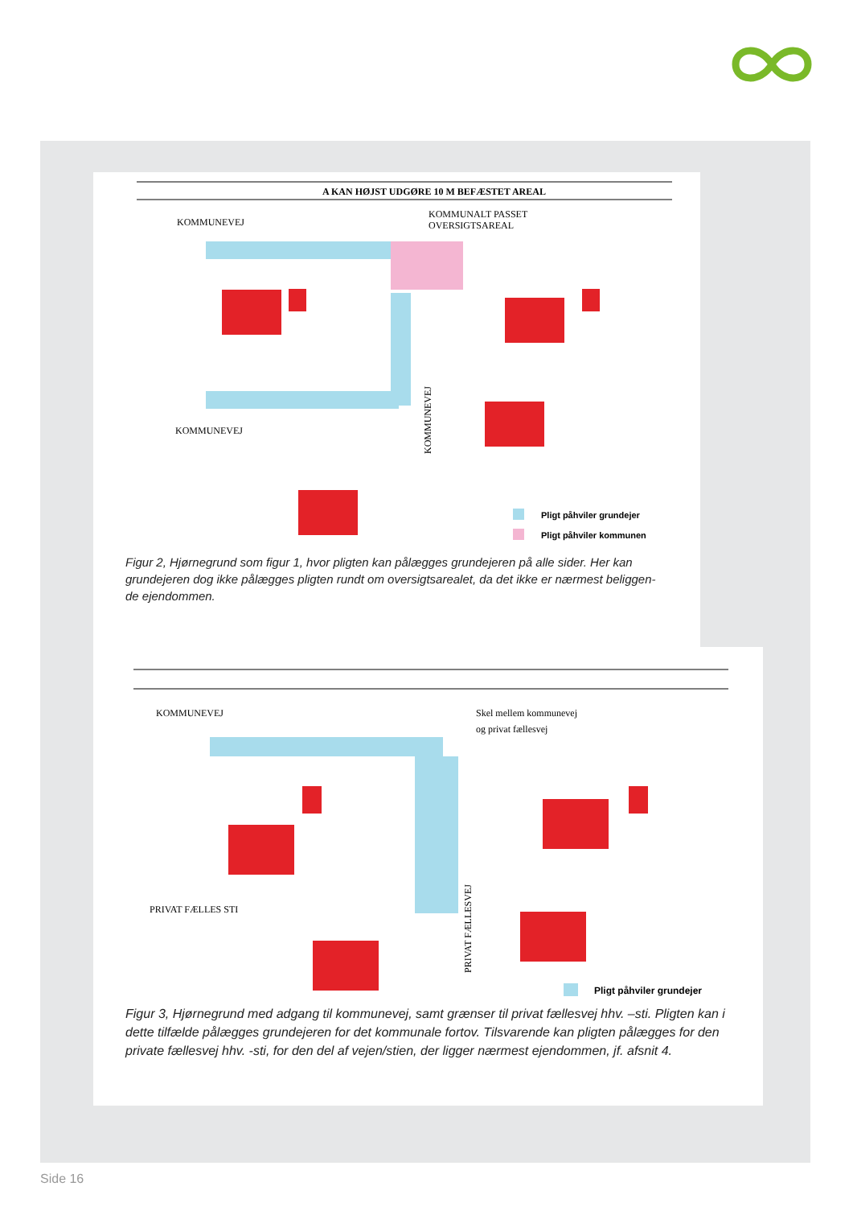A KAN HØJST UDGØRE 10 M BEFÆSTET AREAL
KOMMUNEVEJ
KOMMUNALT PASSET
OVERSIGTSAREAL
KOMMUNEVEJ
KOMMUNEVEJ
Pligt påhviler grundejer
Pligt påhviler kommunen
Figur 2, Hjørnegrund som figur 1, hvor pligten kan pålægges grundejeren på alle sider. Her kan grundejeren dog ikke pålægges pligten rundt om oversigtsarealet, da det ikke er nærmest beliggen-de ejendommen.
KOMMUNEVEJ
Skel mellem kommunevej
og privat fællesvej
PRIVAT FÆLLES STI
PRIVAT FÆLLESVEJ
Pligt påhviler grundejer
Figur 3, Hjørnegrund med adgang til kommunevej, samt grænser til privat fællesvej hhv. –sti. Pligten kan i dette tilfælde pålægges grundejeren for det kommunale fortov. Tilsvarende kan pligten pålægges for den private fællesvej hhv. -sti, for den del af vejen/stien, der ligger nærmest ejendommen, jf. afsnit 4.
Side 16